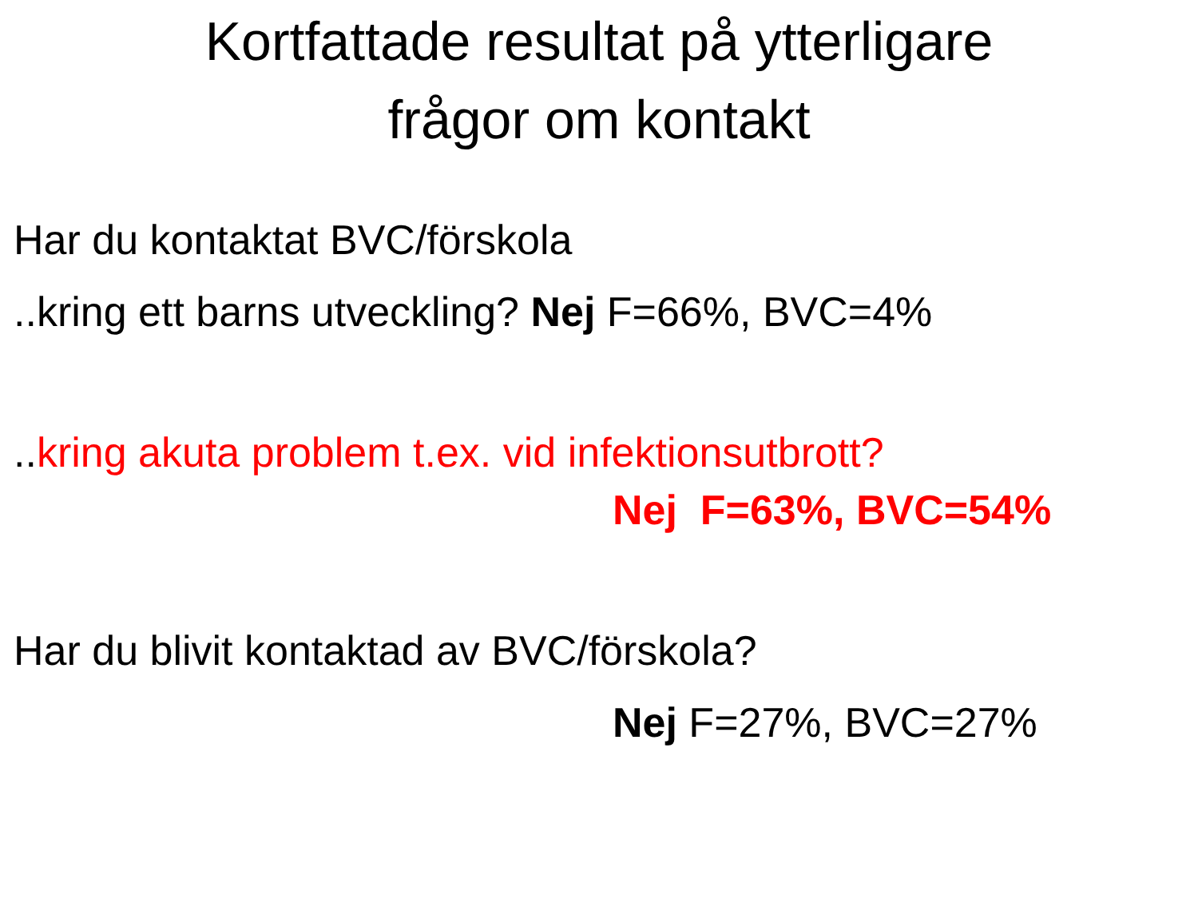Kortfattade resultat på ytterligare
frågor om kontakt
Har du kontaktat BVC/förskola
..kring ett barns utveckling? Nej F=66%, BVC=4%
..kring akuta problem t.ex. vid infektionsutbrott?
Nej F=63%, BVC=54%
Har du blivit kontaktad av BVC/förskola?
Nej F=27%, BVC=27%